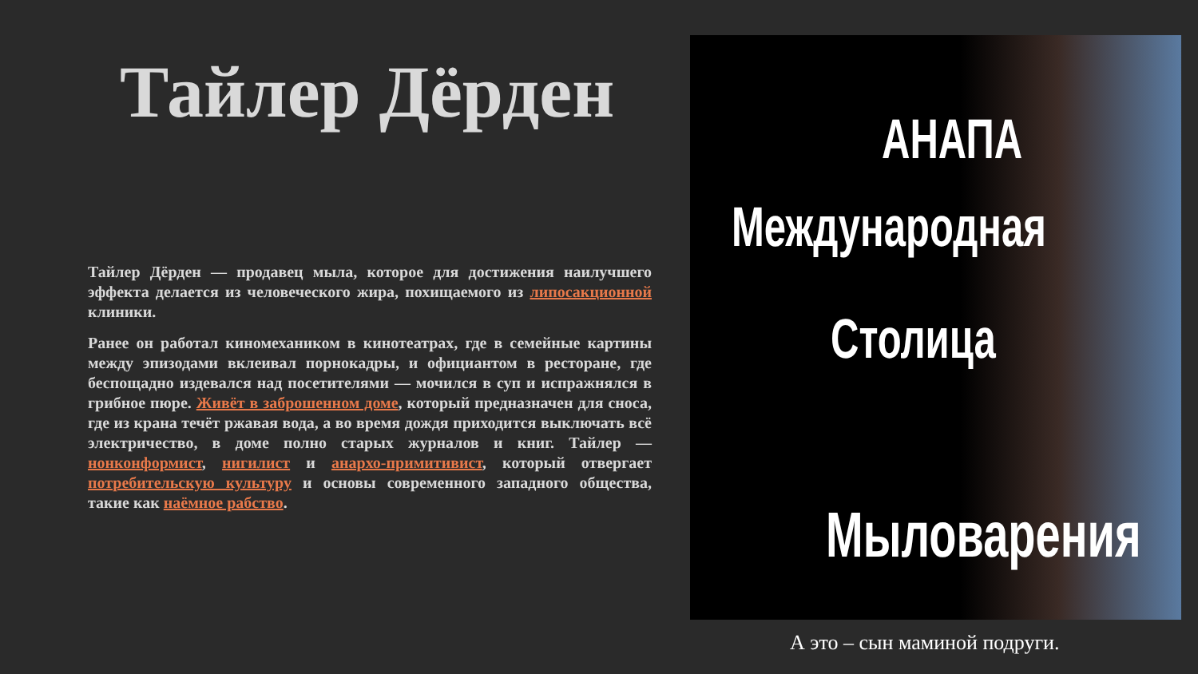Тайлер Дёрден
Тайлер Дёрден — продавец мыла, которое для достижения наилучшего эффекта делается из человеческого жира, похищаемого из липосакционной клиники.
Ранее он работал киномехаником в кинотеатрах, где в семейные картины между эпизодами вклеивал порнокадры, и официантом в ресторане, где беспощадно издевался над посетителями — мочился в суп и испражнялся в грибное пюре. Живёт в заброшенном доме, который предназначен для сноса, где из крана течёт ржавая вода, а во время дождя приходится выключать всё электричество, в доме полно старых журналов и книг. Тайлер — нонконформист, нигилист и анархо-примитивист, который отвергает потребительскую культуру и основы современного западного общества, такие как наёмное рабство.
АНАПА
Международная
Столица
Мыловарения
А это – сын маминой подруги.